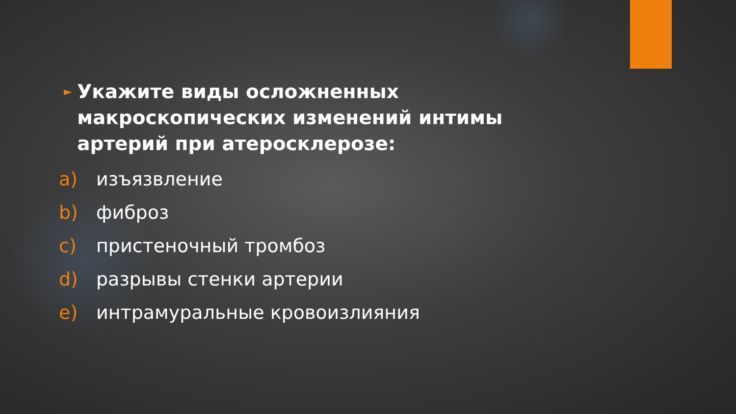► Укажите виды осложненных макроскопических изменений интимы артерий при атеросклерозе:
a) изъязвление
b) фиброз
c) пристеночный тромбоз
d) разрывы стенки артерии
e) интрамуральные кровоизлияния